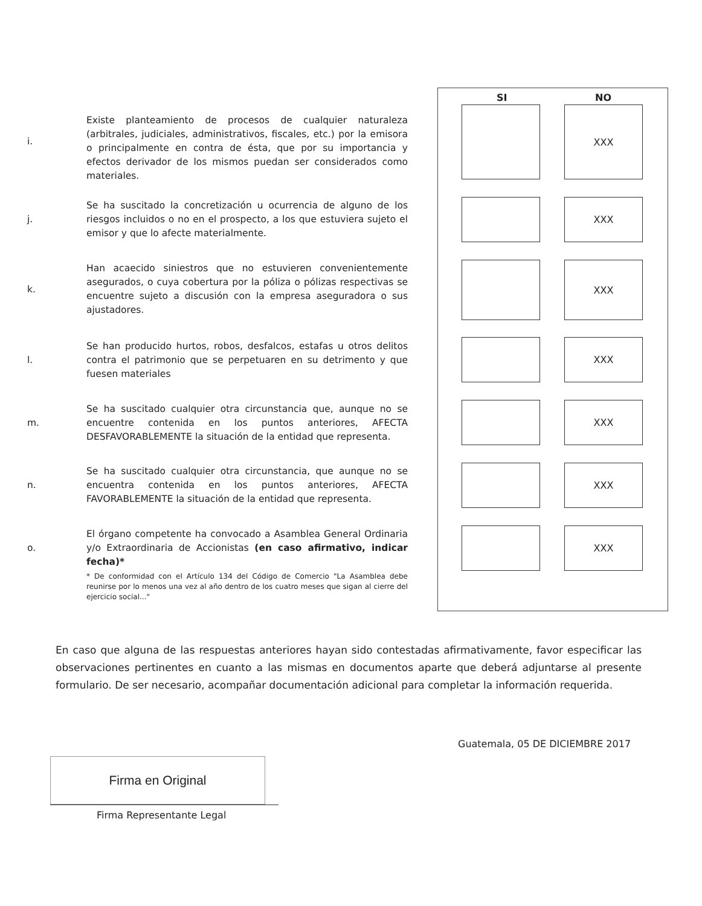SI NO
i.
Existe planteamiento de procesos de cualquier naturaleza (arbitrales, judiciales, administrativos, fiscales, etc.) por la emisora o principalmente en contra de ésta, que por su importancia y efectos derivador de los mismos puedan ser considerados como materiales.
XXX
j.
Se ha suscitado la concretización u ocurrencia de alguno de los riesgos incluidos o no en el prospecto, a los que estuviera sujeto el emisor y que lo afecte materialmente.
XXX
k.
Han acaecido siniestros que no estuvieren convenientemente asegurados, o cuya cobertura por la póliza o pólizas respectivas se encuentre sujeto a discusión con la empresa aseguradora o sus ajustadores.
XXX
l.
Se han producido hurtos, robos, desfalcos, estafas u otros delitos contra el patrimonio que se perpetuaren en su detrimento y que fuesen materiales
XXX
m.
Se ha suscitado cualquier otra circunstancia que, aunque no se encuentre contenida en los puntos anteriores, AFECTA DESFAVORABLEMENTE la situación de la entidad que representa.
XXX
n.
Se ha suscitado cualquier otra circunstancia, que aunque no se encuentra contenida en los puntos anteriores, AFECTA FAVORABLEMENTE la situación de la entidad que representa.
XXX
o.
El órgano competente ha convocado a Asamblea General Ordinaria y/o Extraordinaria de Accionistas (en caso afirmativo, indicar fecha)*
* De conformidad con el Artículo 134 del Código de Comercio "La Asamblea debe reunirse por lo menos una vez al año dentro de los cuatro meses que sigan al cierre del ejercicio social..."
XXX
En caso que alguna de las respuestas anteriores hayan sido contestadas afirmativamente, favor especificar las observaciones pertinentes en cuanto a las mismas en documentos aparte que deberá adjuntarse al presente formulario. De ser necesario, acompañar documentación adicional para completar la información requerida.
Guatemala, 05 DE DICIEMBRE 2017
Firma en Original
Firma Representante Legal